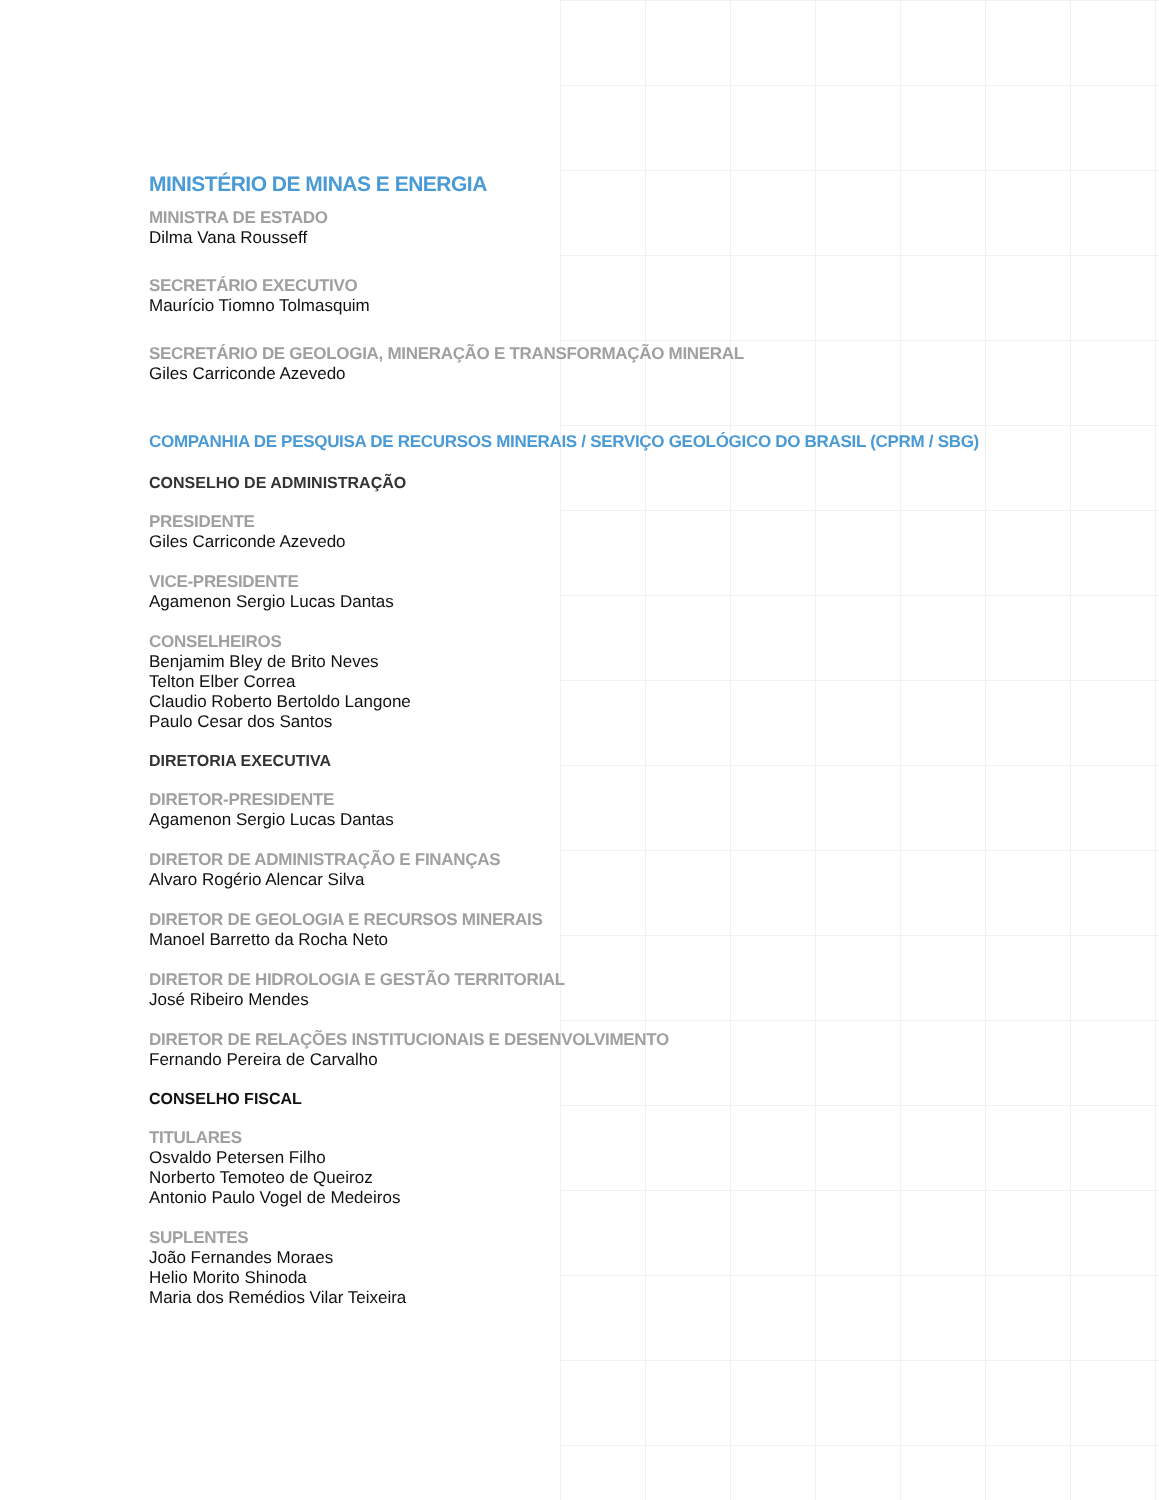MINISTÉRIO DE MINAS E ENERGIA
MINISTRA DE ESTADO
Dilma Vana Rousseff
SECRETÁRIO EXECUTIVO
Maurício Tiomno Tolmasquim
SECRETÁRIO DE GEOLOGIA, MINERAÇÃO E TRANSFORMAÇÃO MINERAL
Giles Carriconde Azevedo
COMPANHIA DE PESQUISA DE RECURSOS MINERAIS / SERVIÇO GEOLÓGICO DO BRASIL (CPRM / SBG)
CONSELHO DE ADMINISTRAÇÃO
PRESIDENTE
Giles Carriconde Azevedo
VICE-PRESIDENTE
Agamenon Sergio Lucas Dantas
CONSELHEIROS
Benjamim Bley de Brito Neves
Telton Elber Correa
Claudio Roberto Bertoldo Langone
Paulo Cesar dos Santos
DIRETORIA EXECUTIVA
DIRETOR-PRESIDENTE
Agamenon Sergio Lucas Dantas
DIRETOR DE ADMINISTRAÇÃO E FINANÇAS
Alvaro Rogério Alencar Silva
DIRETOR DE GEOLOGIA E RECURSOS MINERAIS
Manoel Barretto da Rocha Neto
DIRETOR DE HIDROLOGIA E GESTÃO TERRITORIAL
José Ribeiro Mendes
DIRETOR DE RELAÇÕES INSTITUCIONAIS E DESENVOLVIMENTO
Fernando Pereira de Carvalho
CONSELHO FISCAL
TITULARES
Osvaldo Petersen Filho
Norberto Temoteo de Queiroz
Antonio Paulo Vogel de Medeiros
SUPLENTES
João Fernandes Moraes
Helio Morito Shinoda
Maria dos Remédios Vilar Teixeira